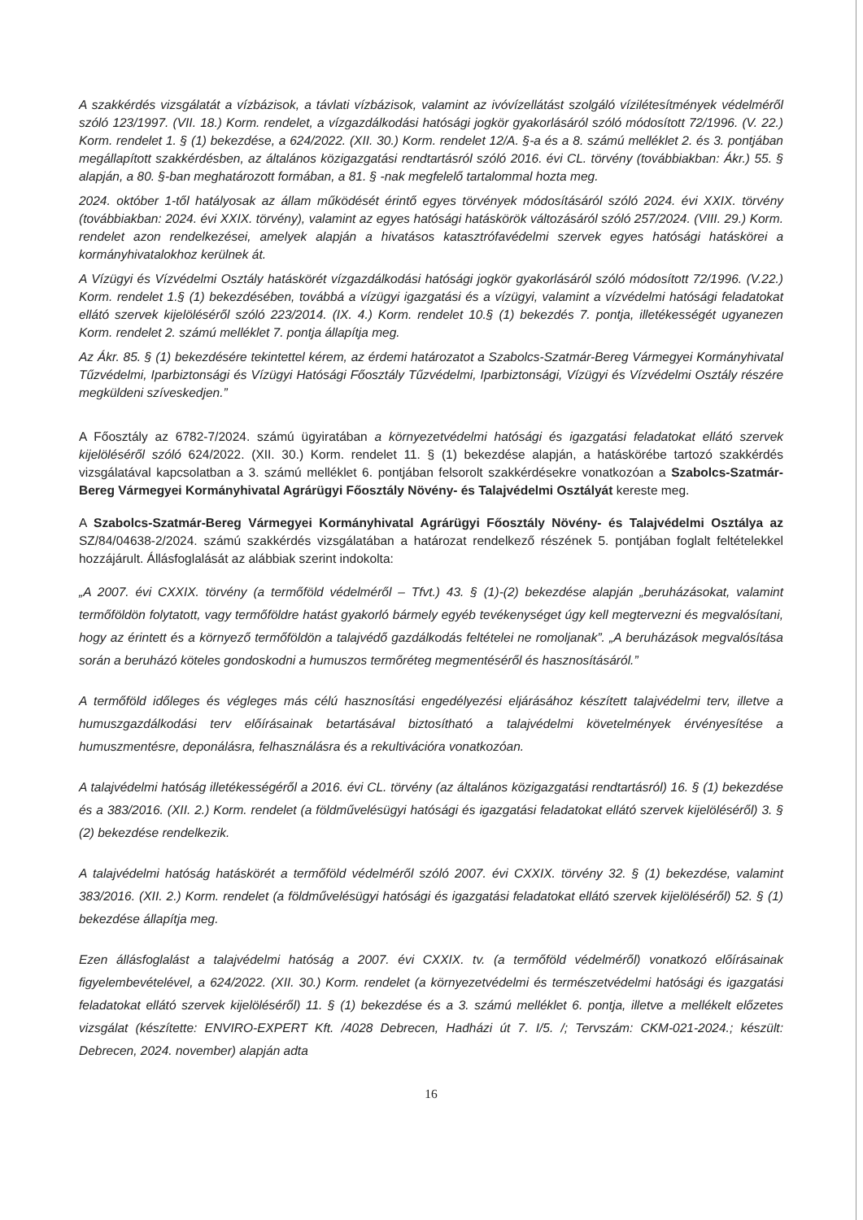A szakkérdés vizsgálatát a vízbázisok, a távlati vízbázisok, valamint az ivóvízellátást szolgáló vízilétesítmények védelméről szóló 123/1997. (VII. 18.) Korm. rendelet, a vízgazdálkodási hatósági jogkör gyakorlásáról szóló módosított 72/1996. (V. 22.) Korm. rendelet 1. § (1) bekezdése, a 624/2022. (XII. 30.) Korm. rendelet 12/A. §-a és a 8. számú melléklet 2. és 3. pontjában megállapított szakkérdésben, az általános közigazgatási rendtartásról szóló 2016. évi CL. törvény (továbbiakban: Ákr.) 55. § alapján, a 80. §-ban meghatározott formában, a 81. § -nak megfelelő tartalommal hozta meg.
2024. október 1-től hatályosak az állam működését érintő egyes törvények módosításáról szóló 2024. évi XXIX. törvény (továbbiakban: 2024. évi XXIX. törvény), valamint az egyes hatósági hatáskörök változásáról szóló 257/2024. (VIII. 29.) Korm. rendelet azon rendelkezései, amelyek alapján a hivatásos katasztrófavédelmi szervek egyes hatósági hatáskörei a kormányhivatalokhoz kerülnek át.
A Vízügyi és Vízvédelmi Osztály hatáskörét vízgazdálkodási hatósági jogkör gyakorlásáról szóló módosított 72/1996. (V.22.) Korm. rendelet 1.§ (1) bekezdésében, továbbá a vízügyi igazgatási és a vízügyi, valamint a vízvédelmi hatósági feladatokat ellátó szervek kijelöléséről szóló 223/2014. (IX. 4.) Korm. rendelet 10.§ (1) bekezdés 7. pontja, illetékességét ugyanezen Korm. rendelet 2. számú melléklet 7. pontja állapítja meg.
Az Ákr. 85. § (1) bekezdésére tekintettel kérem, az érdemi határozatot a Szabolcs-Szatmár-Bereg Vármegyei Kormányhivatal Tűzvédelmi, Iparbiztonsági és Vízügyi Hatósági Főosztály Tűzvédelmi, Iparbiztonsági, Vízügyi és Vízvédelmi Osztály részére megküldeni szíveskedjen.”
A Főosztály az 6782-7/2024. számú ügyiratában a környezetvédelmi hatósági és igazgatási feladatokat ellátó szervek kijelöléséről szóló 624/2022. (XII. 30.) Korm. rendelet 11. § (1) bekezdése alapján, a hatáskörébe tartozó szakkérdés vizsgálatával kapcsolatban a 3. számú melléklet 6. pontjában felsorolt szakkérdésekre vonatkozóan a Szabolcs-Szatmár-Bereg Vármegyei Kormányhivatal Agrárügyi Főosztály Növény- és Talajvédelmi Osztályát kereste meg.
A Szabolcs-Szatmár-Bereg Vármegyei Kormányhivatal Agrárügyi Főosztály Növény- és Talajvédelmi Osztálya az SZ/84/04638-2/2024. számú szakkérdés vizsgálatában a határozat rendelkező részének 5. pontjában foglalt feltételekkel hozzájárult. Állásfoglalását az alábbiak szerint indokolta:
„A 2007. évi CXXIX. törvény (a termőföld védelméről – Tfvt.) 43. § (1)-(2) bekezdése alapján „beruházásokat, valamint termőföldön folytatott, vagy termőföldre hatást gyakorló bármely egyéb tevékenységet úgy kell megtervezni és megvalósítani, hogy az érintett és a környező termőföldön a talajvédő gazdálkodás feltételei ne romoljanak”. „A beruházások megvalósítása során a beruházó köteles gondoskodni a humuszos termőréteg megmentéséről és hasznosításáról.”
A termőföld időleges és végleges más célú hasznosítási engedélyezési eljárásához készített talajvédelmi terv, illetve a humuszgazdálkodási terv előírásainak betartásával biztosítható a talajvédelmi követelmények érvényesítése a humuszmentésre, deponálásra, felhasználásra és a rekultivációra vonatkozóan.
A talajvédelmi hatóság illetékességéről a 2016. évi CL. törvény (az általános közigazgatási rendtartásról) 16. § (1) bekezdése és a 383/2016. (XII. 2.) Korm. rendelet (a földművelésügyi hatósági és igazgatási feladatokat ellátó szervek kijelöléséről) 3. § (2) bekezdése rendelkezik.
A talajvédelmi hatóság hatáskörét a termőföld védelméről szóló 2007. évi CXXIX. törvény 32. § (1) bekezdése, valamint 383/2016. (XII. 2.) Korm. rendelet (a földművelésügyi hatósági és igazgatási feladatokat ellátó szervek kijelöléséről) 52. § (1) bekezdése állapítja meg.
Ezen állásfoglalást a talajvédelmi hatóság a 2007. évi CXXIX. tv. (a termőföld védelméről) vonatkozó előírásainak figyelembevételével, a 624/2022. (XII. 30.) Korm. rendelet (a környezetvédelmi és természetvédelmi hatósági és igazgatási feladatokat ellátó szervek kijelöléséről) 11. § (1) bekezdése és a 3. számú melléklet 6. pontja, illetve a mellékelt előzetes vizsgálat (készítette: ENVIRO-EXPERT Kft. /4028 Debrecen, Hadházi út 7. I/5. /; Tervszám: CKM-021-2024.; készült: Debrecen, 2024. november) alapján adta
16